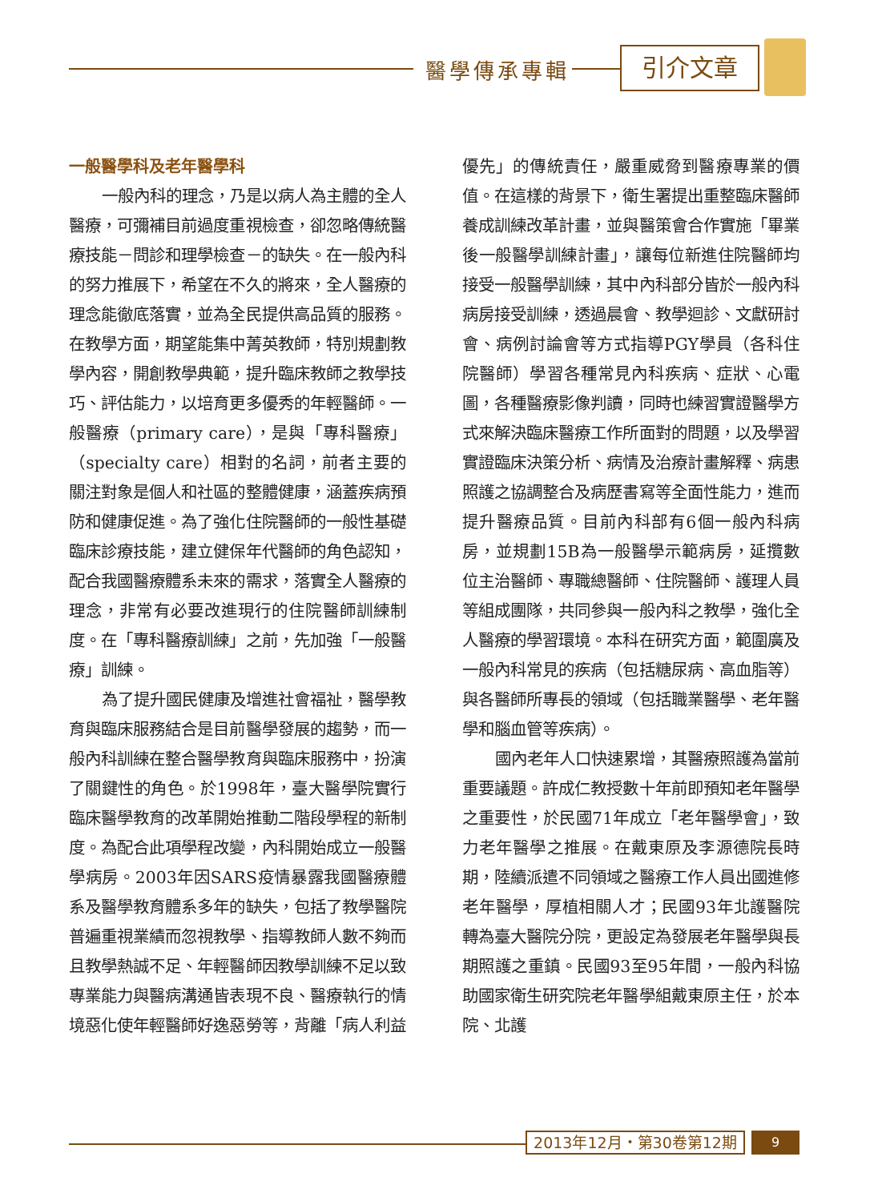醫學傳承專輯 引介文章
一般醫學科及老年醫學科
一般內科的理念，乃是以病人為主體的全人醫療，可彌補目前過度重視檢查，卻忽略傳統醫療技能－問診和理學檢查－的缺失。在一般內科的努力推展下，希望在不久的將來，全人醫療的理念能徹底落實，並為全民提供高品質的服務。在教學方面，期望能集中菁英教師，特別規劃教學內容，開創教學典範，提升臨床教師之教學技巧、評估能力，以培育更多優秀的年輕醫師。一般醫療（primary care），是與「專科醫療」（specialty care）相對的名詞，前者主要的關注對象是個人和社區的整體健康，涵蓋疾病預防和健康促進。為了強化住院醫師的一般性基礎臨床診療技能，建立健保年代醫師的角色認知，配合我國醫療體系未來的需求，落實全人醫療的理念，非常有必要改進現行的住院醫師訓練制度。在「專科醫療訓練」之前，先加強「一般醫療」訓練。
為了提升國民健康及增進社會福祉，醫學教育與臨床服務結合是目前醫學發展的趨勢，而一般內科訓練在整合醫學教育與臨床服務中，扮演了關鍵性的角色。於1998年，臺大醫學院實行臨床醫學教育的改革開始推動二階段學程的新制度。為配合此項學程改變，內科開始成立一般醫學病房。2003年因SARS疫情暴露我國醫療體系及醫學教育體系多年的缺失，包括了教學醫院普遍重視業績而忽視教學、指導教師人數不夠而且教學熱誠不足、年輕醫師因教學訓練不足以致專業能力與醫病溝通皆表現不良、醫療執行的情境惡化使年輕醫師好逸惡勞等，背離「病人利益優先」的傳統責任，嚴重威脅到醫療專業的價值。在這樣的背景下，衛生署提出重整臨床醫師養成訓練改革計畫，並與醫策會合作實施「畢業後一般醫學訓練計畫」，讓每位新進住院醫師均接受一般醫學訓練，其中內科部分皆於一般內科病房接受訓練，透過晨會、教學迴診、文獻研討會、病例討論會等方式指導PGY學員（各科住院醫師）學習各種常見內科疾病、症狀、心電圖，各種醫療影像判讀，同時也練習實證醫學方式來解決臨床醫療工作所面對的問題，以及學習實證臨床決策分析、病情及治療計畫解釋、病患照護之協調整合及病歷書寫等全面性能力，進而提升醫療品質。目前內科部有6個一般內科病房，並規劃15B為一般醫學示範病房，延攬數位主治醫師、專職總醫師、住院醫師、護理人員等組成團隊，共同參與一般內科之教學，強化全人醫療的學習環境。本科在研究方面，範圍廣及一般內科常見的疾病（包括糖尿病、高血脂等）與各醫師所專長的領域（包括職業醫學、老年醫學和腦血管等疾病）。
國內老年人口快速累增，其醫療照護為當前重要議題。許成仁教授數十年前即預知老年醫學之重要性，於民國71年成立「老年醫學會」，致力老年醫學之推展。在戴東原及李源德院長時期，陸續派遣不同領域之醫療工作人員出國進修老年醫學，厚植相關人才；民國93年北護醫院轉為臺大醫院分院，更設定為發展老年醫學與長期照護之重鎮。民國93至95年間，一般內科協助國家衛生研究院老年醫學組戴東原主任，於本院、北護
2013年12月・第30卷第12期 9